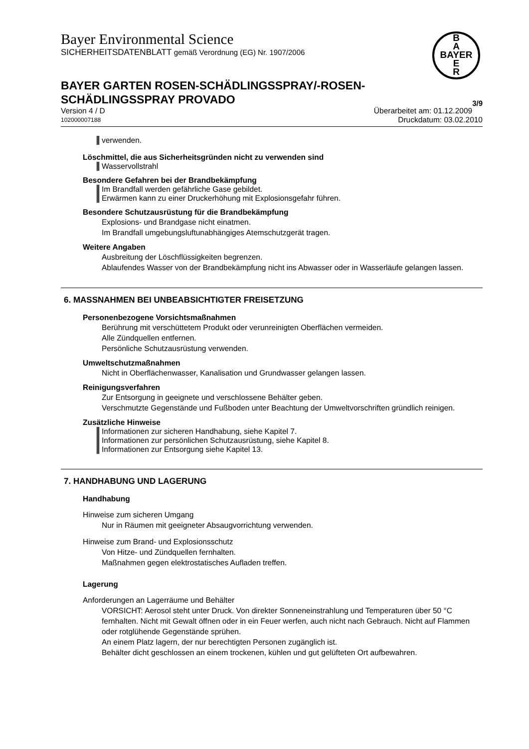Bayer Environmental Science
SICHERHEITSDATENBLATT gemäß Verordnung (EG) Nr. 1907/2006
B
A
BAYER
E
R
BAYER GARTEN ROSEN-SCHÄDLINGSSPRAY/-ROSEN-
SCHÄDLINGSSPRAY PROVADO 3/9
Version 4 / D Überarbeitet am: 01.12.2009
102000007188 Druckdatum: 03.02.2010
verwenden.
Löschmittel, die aus Sicherheitsgründen nicht zu verwenden sind
Wasservollstrahl
Besondere Gefahren bei der Brandbekämpfung
Im Brandfall werden gefährliche Gase gebildet.
Erwärmen kann zu einer Druckerhöhung mit Explosionsgefahr führen.
Besondere Schutzausrüstung für die Brandbekämpfung
Explosions- und Brandgase nicht einatmen.
Im Brandfall umgebungsluftunabhängiges Atemschutzgerät tragen.
Weitere Angaben
Ausbreitung der Löschflüssigkeiten begrenzen.
Ablaufendes Wasser von der Brandbekämpfung nicht ins Abwasser oder in Wasserläufe gelangen lassen.
6. MASSNAHMEN BEI UNBEABSICHTIGTER FREISETZUNG
Personenbezogene Vorsichtsmaßnahmen
Berührung mit verschüttetem Produkt oder verunreinigten Oberflächen vermeiden.
Alle Zündquellen entfernen.
Persönliche Schutzausrüstung verwenden.
Umweltschutzmaßnahmen
Nicht in Oberflächenwasser, Kanalisation und Grundwasser gelangen lassen.
Reinigungsverfahren
Zur Entsorgung in geeignete und verschlossene Behälter geben.
Verschmutzte Gegenstände und Fußboden unter Beachtung der Umweltvorschriften gründlich reinigen.
Zusätzliche Hinweise
Informationen zur sicheren Handhabung, siehe Kapitel 7.
Informationen zur persönlichen Schutzausrüstung, siehe Kapitel 8.
Informationen zur Entsorgung siehe Kapitel 13.
7. HANDHABUNG UND LAGERUNG
Handhabung
Hinweise zum sicheren Umgang
Nur in Räumen mit geeigneter Absaugvorrichtung verwenden.
Hinweise zum Brand- und Explosionsschutz
Von Hitze- und Zündquellen fernhalten.
Maßnahmen gegen elektrostatisches Aufladen treffen.
Lagerung
Anforderungen an Lagerräume und Behälter
VORSICHT: Aerosol steht unter Druck. Von direkter Sonneneinstrahlung und Temperaturen über 50 °C fernhalten. Nicht mit Gewalt öffnen oder in ein Feuer werfen, auch nicht nach Gebrauch. Nicht auf Flammen oder rotglühende Gegenstände sprühen.
An einem Platz lagern, der nur berechtigten Personen zugänglich ist.
Behälter dicht geschlossen an einem trockenen, kühlen und gut gelüfteten Ort aufbewahren.